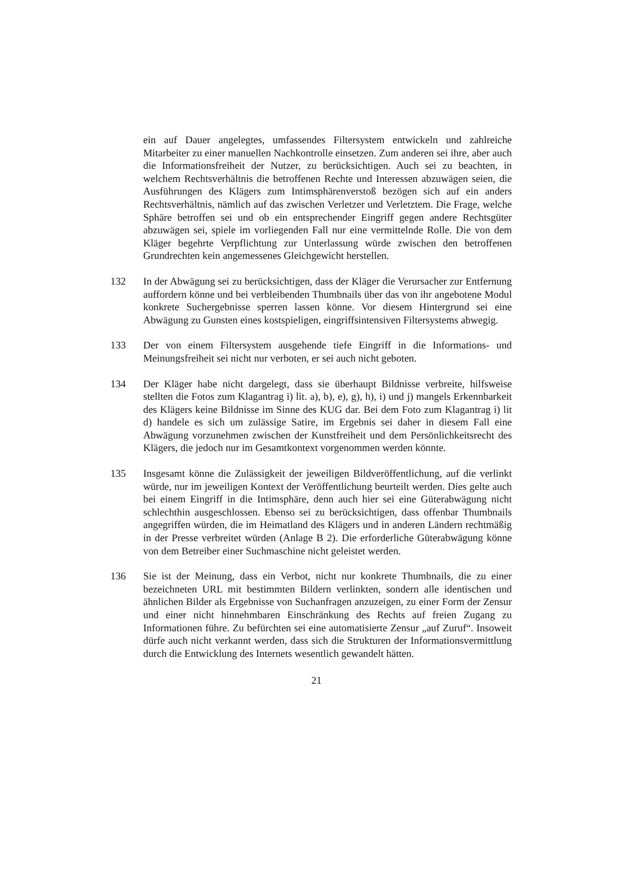ein auf Dauer angelegtes, umfassendes Filtersystem entwickeln und zahlreiche Mitarbeiter zu einer manuellen Nachkontrolle einsetzen. Zum anderen sei ihre, aber auch die Informationsfreiheit der Nutzer, zu berücksichtigen. Auch sei zu beachten, in welchem Rechtsverhältnis die betroffenen Rechte und Interessen abzuwägen seien, die Ausführungen des Klägers zum Intimsphärenverstoß bezögen sich auf ein anders Rechtsverhältnis, nämlich auf das zwischen Verletzer und Verletztem. Die Frage, welche Sphäre betroffen sei und ob ein entsprechender Eingriff gegen andere Rechtsgüter abzuwägen sei, spiele im vorliegenden Fall nur eine vermittelnde Rolle. Die von dem Kläger begehrte Verpflichtung zur Unterlassung würde zwischen den betroffenen Grundrechten kein angemessenes Gleichgewicht herstellen.
132 In der Abwägung sei zu berücksichtigen, dass der Kläger die Verursacher zur Entfernung auffordern könne und bei verbleibenden Thumbnails über das von ihr angebotene Modul konkrete Suchergebnisse sperren lassen könne. Vor diesem Hintergrund sei eine Abwägung zu Gunsten eines kostspieligen, eingriffsintensiven Filtersystems abwegig.
133 Der von einem Filtersystem ausgehende tiefe Eingriff in die Informations- und Meinungsfreiheit sei nicht nur verboten, er sei auch nicht geboten.
134 Der Kläger habe nicht dargelegt, dass sie überhaupt Bildnisse verbreite, hilfsweise stellten die Fotos zum Klagantrag i) lit. a), b), e), g), h), i) und j) mangels Erkennbarkeit des Klägers keine Bildnisse im Sinne des KUG dar. Bei dem Foto zum Klagantrag i) lit d) handele es sich um zulässige Satire, im Ergebnis sei daher in diesem Fall eine Abwägung vorzunehmen zwischen der Kunstfreiheit und dem Persönlichkeitsrecht des Klägers, die jedoch nur im Gesamtkontext vorgenommen werden könnte.
135 Insgesamt könne die Zulässigkeit der jeweiligen Bildveröffentlichung, auf die verlinkt würde, nur im jeweiligen Kontext der Veröffentlichung beurteilt werden. Dies gelte auch bei einem Eingriff in die Intimsphäre, denn auch hier sei eine Güterabwägung nicht schlechthin ausgeschlossen. Ebenso sei zu berücksichtigen, dass offenbar Thumbnails angegriffen würden, die im Heimatland des Klägers und in anderen Ländern rechtmäßig in der Presse verbreitet würden (Anlage B 2). Die erforderliche Güterabwägung könne von dem Betreiber einer Suchmaschine nicht geleistet werden.
136 Sie ist der Meinung, dass ein Verbot, nicht nur konkrete Thumbnails, die zu einer bezeichneten URL mit bestimmten Bildern verlinkten, sondern alle identischen und ähnlichen Bilder als Ergebnisse von Suchanfragen anzuzeigen, zu einer Form der Zensur und einer nicht hinnehmbaren Einschränkung des Rechts auf freien Zugang zu Informationen führe. Zu befürchten sei eine automatisierte Zensur „auf Zuruf“. Insoweit dürfe auch nicht verkannt werden, dass sich die Strukturen der Informationsvermittlung durch die Entwicklung des Internets wesentlich gewandelt hätten.
21